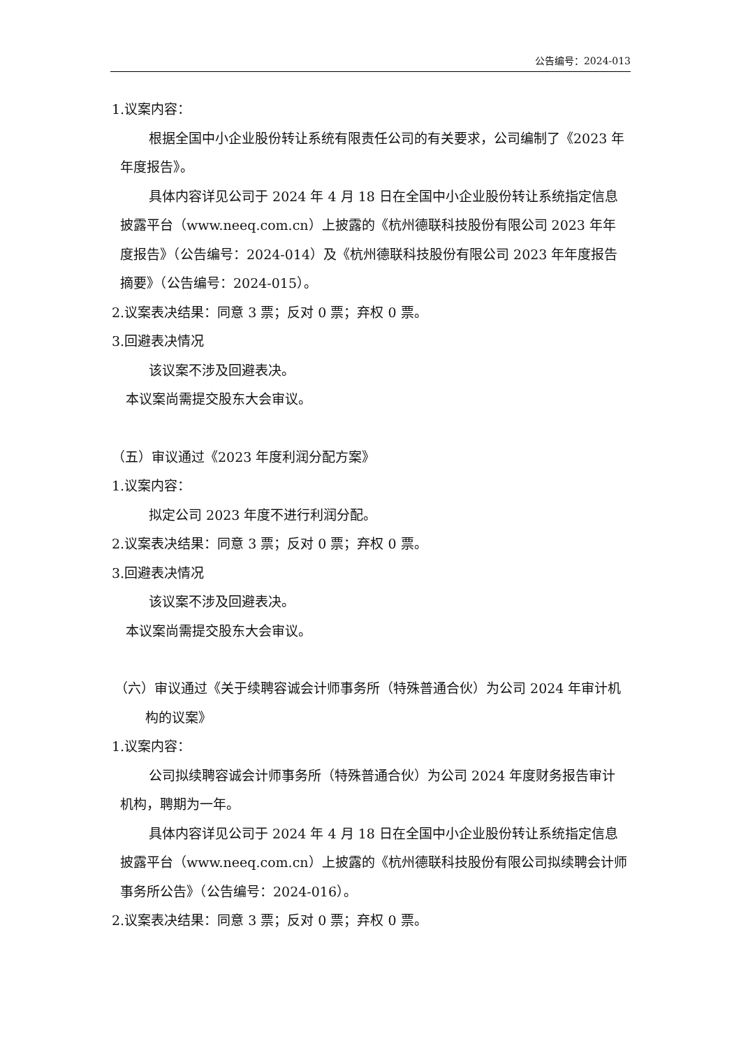公告编号：2024-013
1.议案内容：
根据全国中小企业股份转让系统有限责任公司的有关要求，公司编制了《2023 年年度报告》。
具体内容详见公司于 2024 年 4 月 18 日在全国中小企业股份转让系统指定信息披露平台（www.neeq.com.cn）上披露的《杭州德联科技股份有限公司 2023 年年度报告》（公告编号：2024-014）及《杭州德联科技股份有限公司 2023 年年度报告摘要》（公告编号：2024-015）。
2.议案表决结果：同意 3 票；反对 0 票；弃权 0 票。
3.回避表决情况
该议案不涉及回避表决。
本议案尚需提交股东大会审议。
（五）审议通过《2023 年度利润分配方案》
1.议案内容：
拟定公司 2023 年度不进行利润分配。
2.议案表决结果：同意 3 票；反对 0 票；弃权 0 票。
3.回避表决情况
该议案不涉及回避表决。
本议案尚需提交股东大会审议。
（六）审议通过《关于续聘容诚会计师事务所（特殊普通合伙）为公司 2024 年审计机构的议案》
1.议案内容：
公司拟续聘容诚会计师事务所（特殊普通合伙）为公司 2024 年度财务报告审计机构，聘期为一年。
具体内容详见公司于 2024 年 4 月 18 日在全国中小企业股份转让系统指定信息披露平台（www.neeq.com.cn）上披露的《杭州德联科技股份有限公司拟续聘会计师事务所公告》（公告编号：2024-016）。
2.议案表决结果：同意 3 票；反对 0 票；弃权 0 票。